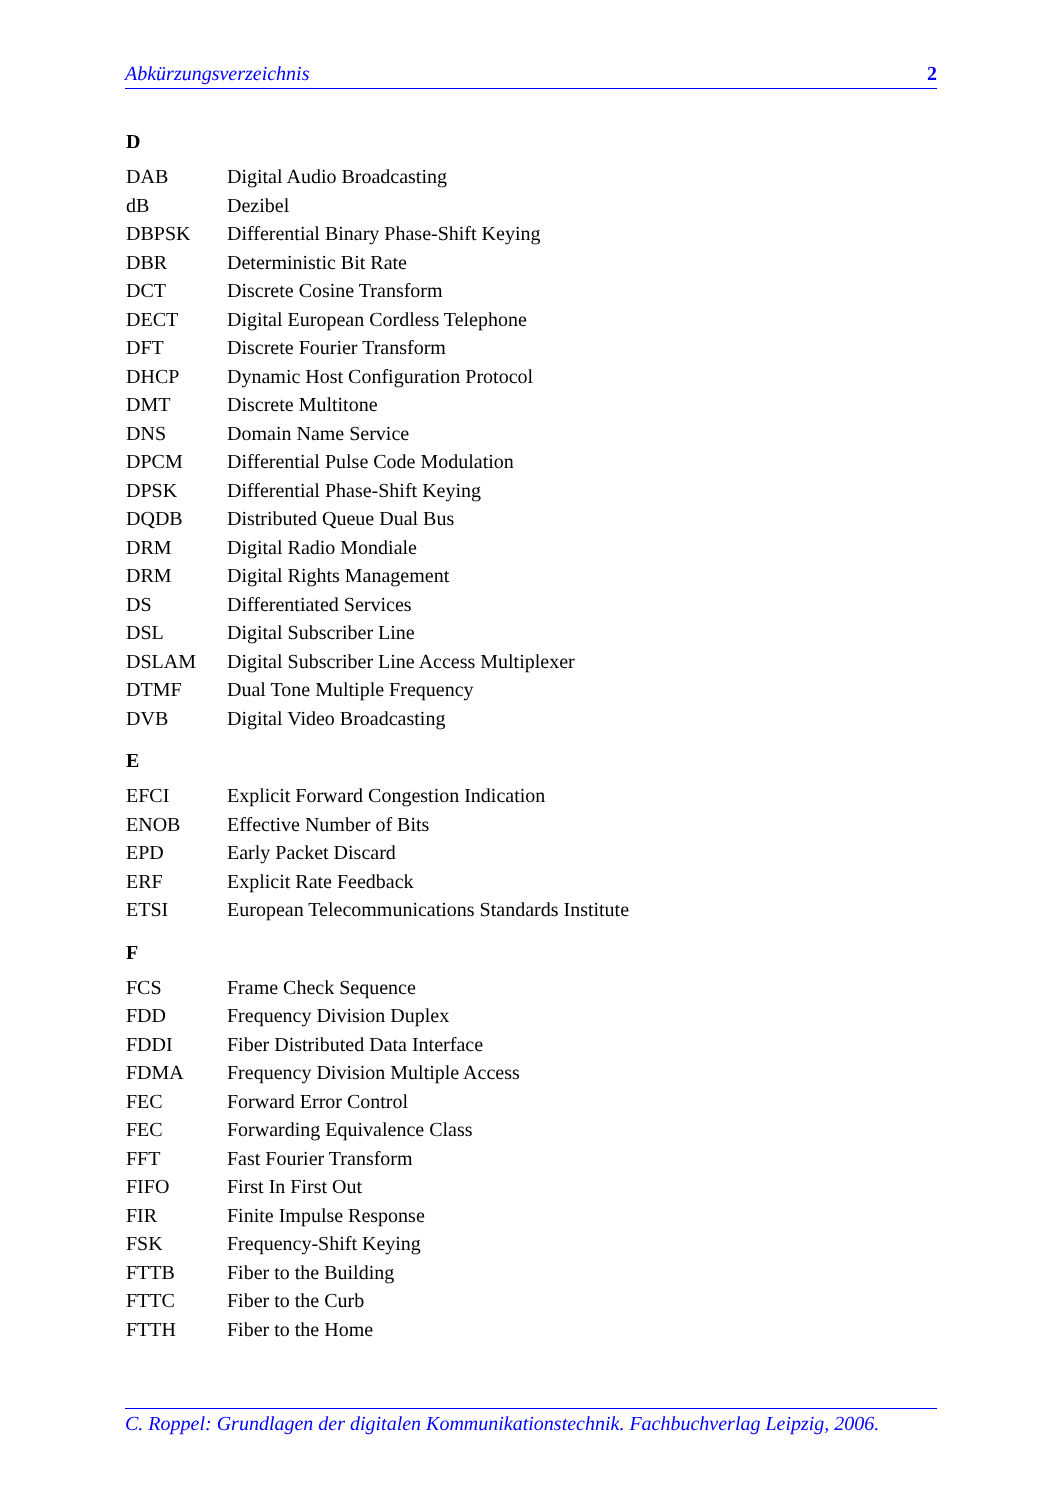Abkürzungsverzeichnis 2
D
| DAB | Digital Audio Broadcasting |
| dB | Dezibel |
| DBPSK | Differential Binary Phase-Shift Keying |
| DBR | Deterministic Bit Rate |
| DCT | Discrete Cosine Transform |
| DECT | Digital European Cordless Telephone |
| DFT | Discrete Fourier Transform |
| DHCP | Dynamic Host Configuration Protocol |
| DMT | Discrete Multitone |
| DNS | Domain Name Service |
| DPCM | Differential Pulse Code Modulation |
| DPSK | Differential Phase-Shift Keying |
| DQDB | Distributed Queue Dual Bus |
| DRM | Digital Radio Mondiale |
| DRM | Digital Rights Management |
| DS | Differentiated Services |
| DSL | Digital Subscriber Line |
| DSLAM | Digital Subscriber Line Access Multiplexer |
| DTMF | Dual Tone Multiple Frequency |
| DVB | Digital Video Broadcasting |
E
| EFCI | Explicit Forward Congestion Indication |
| ENOB | Effective Number of Bits |
| EPD | Early Packet Discard |
| ERF | Explicit Rate Feedback |
| ETSI | European Telecommunications Standards Institute |
F
| FCS | Frame Check Sequence |
| FDD | Frequency Division Duplex |
| FDDI | Fiber Distributed Data Interface |
| FDMA | Frequency Division Multiple Access |
| FEC | Forward Error Control |
| FEC | Forwarding Equivalence Class |
| FFT | Fast Fourier Transform |
| FIFO | First In First Out |
| FIR | Finite Impulse Response |
| FSK | Frequency-Shift Keying |
| FTTB | Fiber to the Building |
| FTTC | Fiber to the Curb |
| FTTH | Fiber to the Home |
C. Roppel: Grundlagen der digitalen Kommunikationstechnik. Fachbuchverlag Leipzig, 2006.